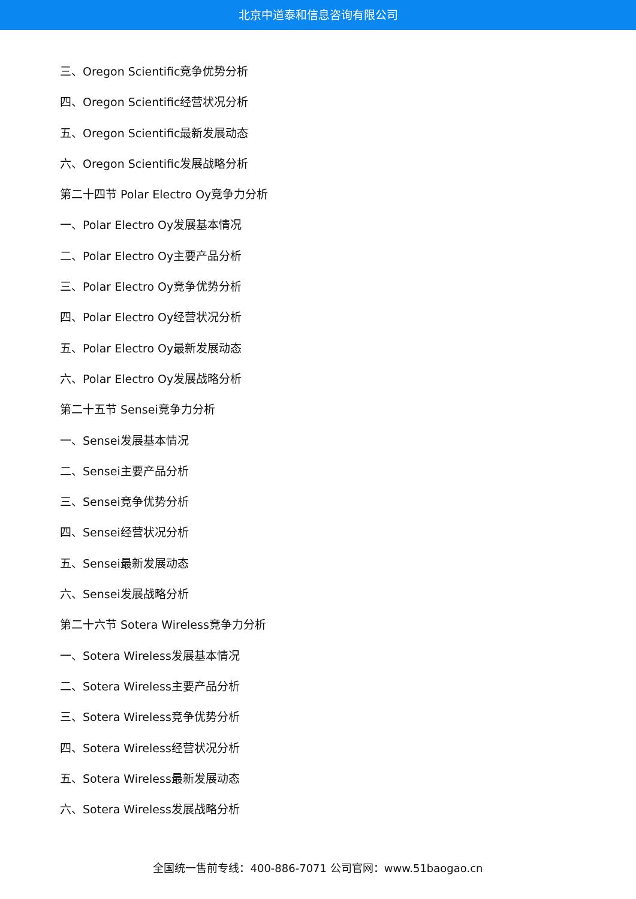北京中道泰和信息咨询有限公司
三、Oregon Scientific竞争优势分析
四、Oregon Scientific经营状况分析
五、Oregon Scientific最新发展动态
六、Oregon Scientific发展战略分析
第二十四节 Polar Electro Oy竞争力分析
一、Polar Electro Oy发展基本情况
二、Polar Electro Oy主要产品分析
三、Polar Electro Oy竞争优势分析
四、Polar Electro Oy经营状况分析
五、Polar Electro Oy最新发展动态
六、Polar Electro Oy发展战略分析
第二十五节 Sensei竞争力分析
一、Sensei发展基本情况
二、Sensei主要产品分析
三、Sensei竞争优势分析
四、Sensei经营状况分析
五、Sensei最新发展动态
六、Sensei发展战略分析
第二十六节 Sotera Wireless竞争力分析
一、Sotera Wireless发展基本情况
二、Sotera Wireless主要产品分析
三、Sotera Wireless竞争优势分析
四、Sotera Wireless经营状况分析
五、Sotera Wireless最新发展动态
六、Sotera Wireless发展战略分析
全国统一售前专线：400-886-7071 公司官网：www.51baogao.cn